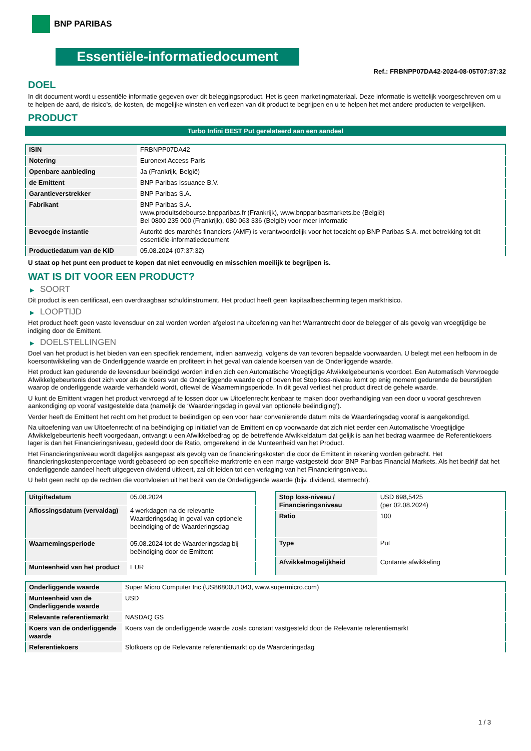BNP PARIBAS
Essentiële-informatiedocument
Ref.: FRBNPP07DA42-2024-08-05T07:37:32
DOEL
In dit document wordt u essentiële informatie gegeven over dit beleggingsproduct. Het is geen marketingmateriaal. Deze informatie is wettelijk voorgeschreven om u te helpen de aard, de risico's, de kosten, de mogelijke winsten en verliezen van dit product te begrijpen en u te helpen het met andere producten te vergelijken.
PRODUCT
Turbo Infini BEST Put gerelateerd aan een aandeel
| ISIN | FRBNPP07DA42 |
| Notering | Euronext Access Paris |
| Openbare aanbieding | Ja (Frankrijk, België) |
| de Emittent | BNP Paribas Issuance B.V. |
| Garantieverstrekker | BNP Paribas S.A. |
| Fabrikant | BNP Paribas S.A. www.produitsdebourse.bnpparibas.fr (Frankrijk), www.bnpparibasmarkets.be (België) Bel 0800 235 000 (Frankrijk), 080 063 336 (België) voor meer informatie |
| Bevoegde instantie | Autorité des marchés financiers (AMF) is verantwoordelijk voor het toezicht op BNP Paribas S.A. met betrekking tot dit essentiële-informatiedocument |
| Productiedatum van de KID | 05.08.2024 (07:37:32) |
U staat op het punt een product te kopen dat niet eenvoudig en misschien moeilijk te begrijpen is.
WAT IS DIT VOOR EEN PRODUCT?
▶ SOORT
Dit product is een certificaat, een overdraagbaar schuldinstrument. Het product heeft geen kapitaalbescherming tegen marktrisico.
▶ LOOPTIJD
Het product heeft geen vaste levensduur en zal worden worden afgelost na uitoefening van het Warrantrecht door de belegger of als gevolg van vroegtijdige be indiging door de Emittent.
▶ DOELSTELLINGEN
Doel van het product is het bieden van een specifiek rendement, indien aanwezig, volgens de van tevoren bepaalde voorwaarden. U belegt met een hefboom in de koersontwikkeling van de Onderliggende waarde en profiteert in het geval van dalende koersen van de Onderliggende waarde.
Het product kan gedurende de levensduur beëindigd worden indien zich een Automatische Vroegtijdige Afwikkelgebeurtenis voordoet. Een Automatisch Vervroegde Afwikkelgebeurtenis doet zich voor als de Koers van de Onderliggende waarde op of boven het Stop loss-niveau komt op enig moment gedurende de beurstijden waarop de onderliggende waarde verhandeld wordt, oftewel de Waarnemingsperiode. In dit geval verliest het product direct de gehele waarde.
U kunt de Emittent vragen het product vervroegd af te lossen door uw Uitoefenrecht kenbaar te maken door overhandiging van een door u vooraf geschreven aankondiging op vooraf vastgestelde data (namelijk de ‘Waarderingsdag in geval van optionele beëindiging’).
Verder heeft de Emittent het recht om het product te beëindigen op een voor haar conveniërende datum mits de Waarderingsdag vooraf is aangekondigd.
Na uitoefening van uw Uitoefenrecht of na beëindiging op initiatief van de Emittent en op voorwaarde dat zich niet eerder een Automatische Vroegtijdige Afwikkelgebeurtenis heeft voorgedaan, ontvangt u een Afwikkelbedrag op de betreffende Afwikkeldatum dat gelijk is aan het bedrag waarmee de Referentiekoers lager is dan het Financieringsniveau, gedeeld door de Ratio, omgerekend in de Munteenheid van het Product.
Het Financieringsniveau wordt dagelijks aangepast als gevolg van de financieringskosten die door de Emittent in rekening worden gebracht. Het financieringskostenpercentage wordt gebaseerd op een specifieke marktrente en een marge vastgesteld door BNP Paribas Financial Markets. Als het bedrijf dat het onderliggende aandeel heeft uitgegeven dividend uitkeert, zal dit leiden tot een verlaging van het Financieringsniveau.
U hebt geen recht op de rechten die voortvloeien uit het bezit van de Onderliggende waarde (bijv. dividend, stemrecht).
| Uitgiftedatum | 05.08.2024 |
| Aflossingsdatum (vervaldag) | 4 werkdagen na de relevante Waarderingsdag in geval van optionele beeindiging of de Waarderingsdag |
| Waarnemingsperiode | 05.08.2024 tot de Waarderingsdag bij beëindiging door de Emittent |
| Munteenheid van het product | EUR |
| Stop loss-niveau / Financieringsniveau | USD 698,5425 (per 02.08.2024) |
| Ratio | 100 |
| Type | Put |
| Afwikkelmogelijkheid | Contante afwikkeling |
| Onderliggende waarde | Super Micro Computer Inc (US86800U1043, www.supermicro.com) |
| Munteenheid van de Onderliggende waarde | USD |
| Relevante referentiemarkt | NASDAQ GS |
| Koers van de onderliggende waarde | Koers van de onderliggende waarde zoals constant vastgesteld door de Relevante referentiemarkt |
| Referentiekoers | Slotkoers op de Relevante referentiemarkt op de Waarderingsdag |
1 / 3